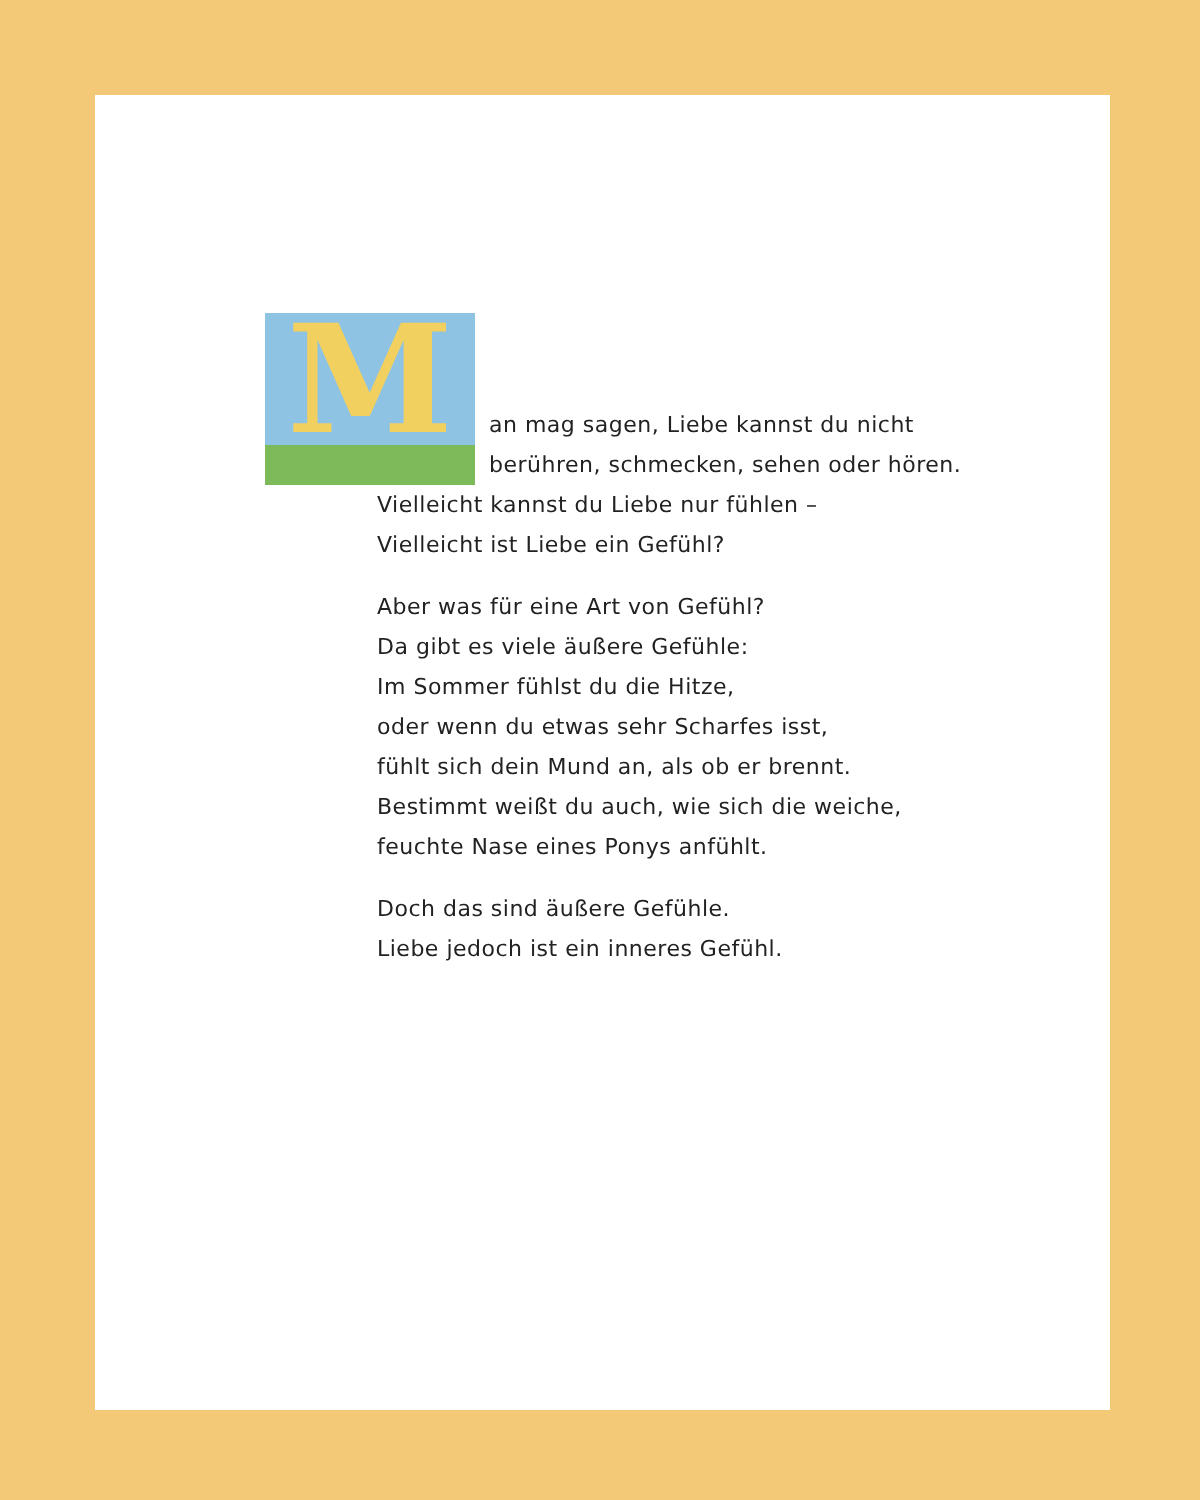M
an mag sagen, Liebe kannst du nicht
berühren, schmecken, sehen oder hören.
Vielleicht kannst du Liebe nur fühlen –
Vielleicht ist Liebe ein Gefühl?
Aber was für eine Art von Gefühl?
Da gibt es viele äußere Gefühle:
Im Sommer fühlst du die Hitze,
oder wenn du etwas sehr Scharfes isst,
fühlt sich dein Mund an, als ob er brennt.
Bestimmt weißt du auch, wie sich die weiche,
feuchte Nase eines Ponys anfühlt.
Doch das sind äußere Gefühle.
Liebe jedoch ist ein inneres Gefühl.